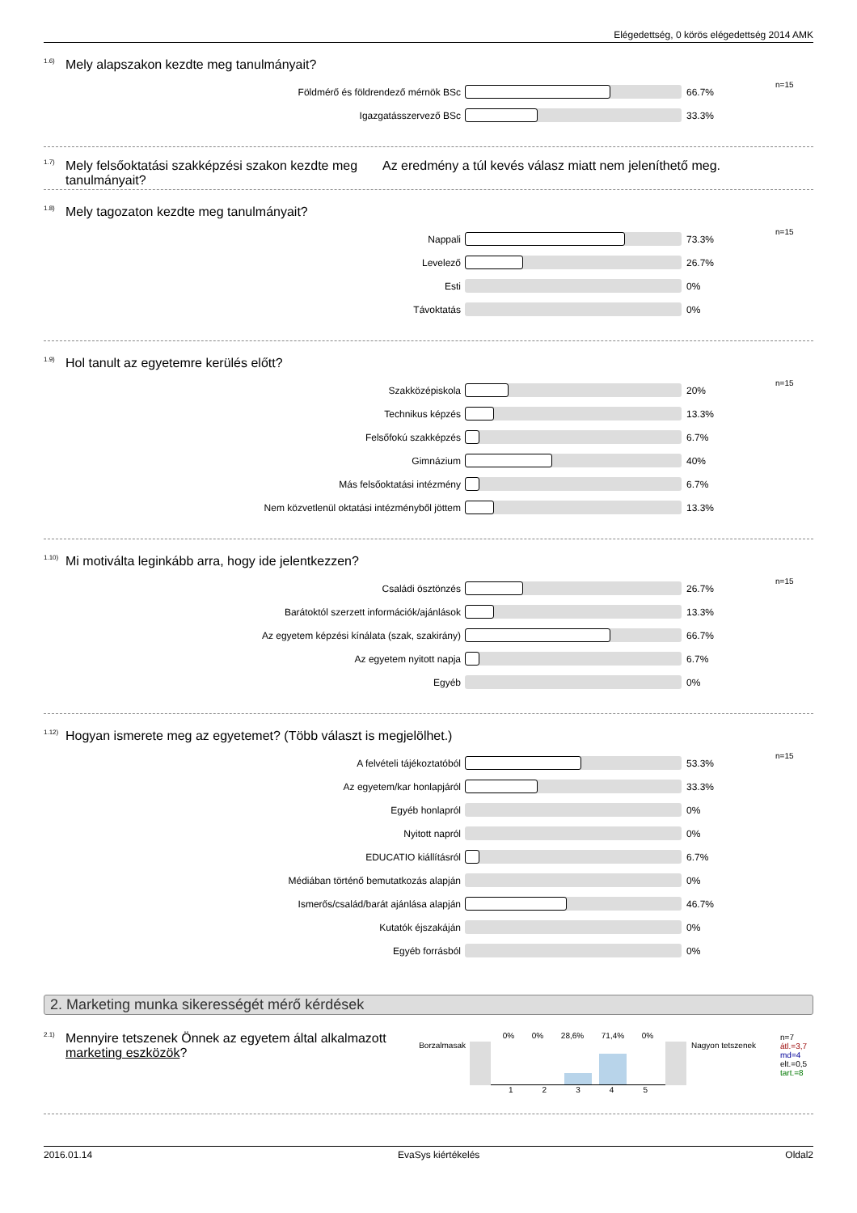Elégedettség, 0 körös elégedettség 2014 AMK
<sup>1.6)</sup>Mely alapszakon kezdte meg tanulmányait?
| Földmérő és földrendező mérnök BSc | | 66.7% | n=15 |
| Igazgatásszervező BSc | | 33.3% | |
<sup>1.7)</sup> Mely felsőoktatási szakképzési szakon kezdte meg tanulmányait? Az eredmény a túl kevés válasz miatt nem jeleníthető meg.
<sup>1.8)</sup>Mely tagozaton kezdte meg tanulmányait?
| Nappali | | 73.3% | n=15 |
| Levelező | | 26.7% | |
| Esti | | 0% | |
| Távoktatás | | 0% | |
<sup>1.9)</sup>Hol tanult az egyetemre kerülés előtt?
| Szakközépiskola | | 20% | n=15 |
| Technikus képzés | | 13.3% | |
| Felsőfokú szakképzés | | 6.7% | |
| Gimnázium | | 40% | |
| Más felsőoktatási intézmény | | 6.7% | |
| Nem közvetlenül oktatási intézményből jöttem | | 13.3% | |
<sup>1.10)</sup>Mi motiválta leginkább arra, hogy ide jelentkezzen?
| Családi ösztönzés | | 26.7% | n=15 |
| Barátoktól szerzett információk/ajánlások | | 13.3% | |
| Az egyetem képzési kínálata (szak, szakirány) | | 66.7% | |
| Az egyetem nyitott napja | | 6.7% | |
| Egyéb | | 0% | |
<sup>1.12)</sup>Hogyan ismerete meg az egyetemet? (Több választ is megjelölhet.)
| A felvételi tájékoztatóból | | 53.3% | n=15 |
| Az egyetem/kar honlapjáról | | 33.3% | |
| Egyéb honlapról | | 0% | |
| Nyitott napról | | 0% | |
| EDUCATIO kiállításról | | 6.7% | |
| Médiában történő bemutatkozás alapján | | 0% | |
| Ismerős/család/barát ajánlása alapján | | 46.7% | |
| Kutatók éjszakáján | | 0% | |
| Egyéb forrásból | | 0% | |
2. Marketing munka sikerességét mérő kérdések
<sup>2.1)</sup> Mennyire tetszenek Önnek az egyetem által alkalmazott marketing eszközök?
Borzalmasak
0% 0% 28,6% 71,4% 0%
1 2 3 4 5
Nagyon tetszenek
n=7
átl.=3,7
md=4
elt.=0,5
tart.=8
2016.01.14 EvaSys kiértékelés Oldal2